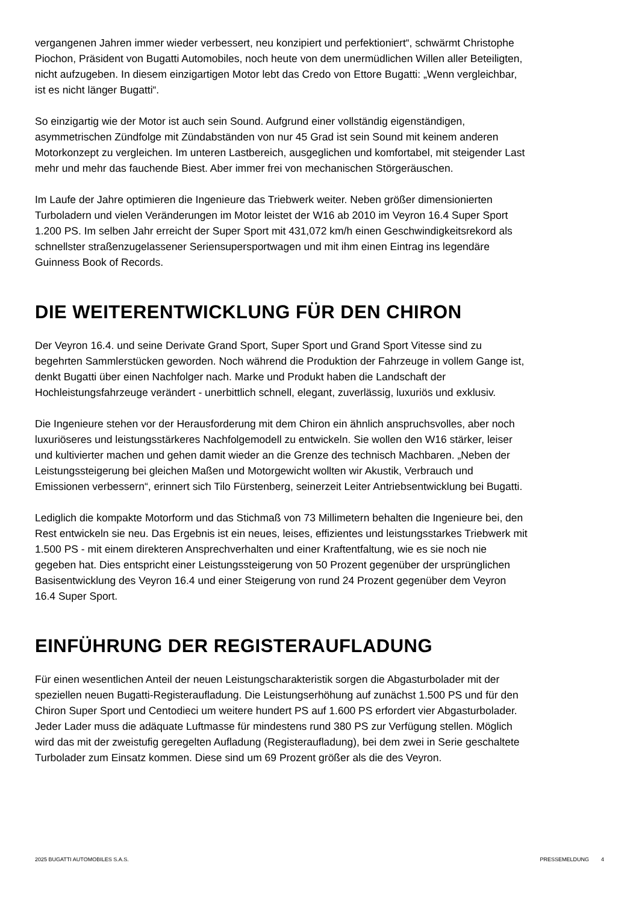vergangenen Jahren immer wieder verbessert, neu konzipiert und perfektioniert“, schwärmt Christophe Piochon, Präsident von Bugatti Automobiles, noch heute von dem unermüdlichen Willen aller Beteiligten, nicht aufzugeben. In diesem einzigartigen Motor lebt das Credo von Ettore Bugatti: „Wenn vergleichbar, ist es nicht länger Bugatti“.
So einzigartig wie der Motor ist auch sein Sound. Aufgrund einer vollständig eigenständigen, asymmetrischen Zündfolge mit Zündabständen von nur 45 Grad ist sein Sound mit keinem anderen Motorkonzept zu vergleichen. Im unteren Lastbereich, ausgeglichen und komfortabel, mit steigender Last mehr und mehr das fauchende Biest. Aber immer frei von mechanischen Störgeräuschen.
Im Laufe der Jahre optimieren die Ingenieure das Triebwerk weiter. Neben größer dimensionierten Turboladern und vielen Veränderungen im Motor leistet der W16 ab 2010 im Veyron 16.4 Super Sport 1.200 PS. Im selben Jahr erreicht der Super Sport mit 431,072 km/h einen Geschwindigkeitsrekord als schnellster straßenzugelassener Seriensupersportwagen und mit ihm einen Eintrag ins legendäre Guinness Book of Records.
DIE WEITERENTWICKLUNG FÜR DEN CHIRON
Der Veyron 16.4. und seine Derivate Grand Sport, Super Sport und Grand Sport Vitesse sind zu begehrten Sammlerstücken geworden. Noch während die Produktion der Fahrzeuge in vollem Gange ist, denkt Bugatti über einen Nachfolger nach. Marke und Produkt haben die Landschaft der Hochleistungsfahrzeuge verändert - unerbittlich schnell, elegant, zuverlässig, luxuriös und exklusiv.
Die Ingenieure stehen vor der Herausforderung mit dem Chiron ein ähnlich anspruchsvolles, aber noch luxuriöseres und leistungsstärkeres Nachfolgemodell zu entwickeln. Sie wollen den W16 stärker, leiser und kultivierter machen und gehen damit wieder an die Grenze des technisch Machbaren. „Neben der Leistungssteigerung bei gleichen Maßen und Motorgewicht wollten wir Akustik, Verbrauch und Emissionen verbessern“, erinnert sich Tilo Fürstenberg, seinerzeit Leiter Antriebsentwicklung bei Bugatti.
Lediglich die kompakte Motorform und das Stichmaß von 73 Millimetern behalten die Ingenieure bei, den Rest entwickeln sie neu. Das Ergebnis ist ein neues, leises, effizientes und leistungsstarkes Triebwerk mit 1.500 PS - mit einem direkteren Ansprechverhalten und einer Kraftentfaltung, wie es sie noch nie gegeben hat. Dies entspricht einer Leistungssteigerung von 50 Prozent gegenüber der ursprünglichen Basisentwicklung des Veyron 16.4 und einer Steigerung von rund 24 Prozent gegenüber dem Veyron 16.4 Super Sport.
EINFÜHRUNG DER REGISTERAUFLADUNG
Für einen wesentlichen Anteil der neuen Leistungscharakteristik sorgen die Abgasturbolader mit der speziellen neuen Bugatti-Registeraufladung. Die Leistungserhöhung auf zunächst 1.500 PS und für den Chiron Super Sport und Centodieci um weitere hundert PS auf 1.600 PS erfordert vier Abgasturbolader. Jeder Lader muss die adäquate Luftmasse für mindestens rund 380 PS zur Verfügung stellen. Möglich wird das mit der zweistufig geregelten Aufladung (Registeraufladung), bei dem zwei in Serie geschaltete Turbolader zum Einsatz kommen. Diese sind um 69 Prozent größer als die des Veyron.
2025 BUGATTI AUTOMOBILES S.A.S. PRESSEMELDUNG 4